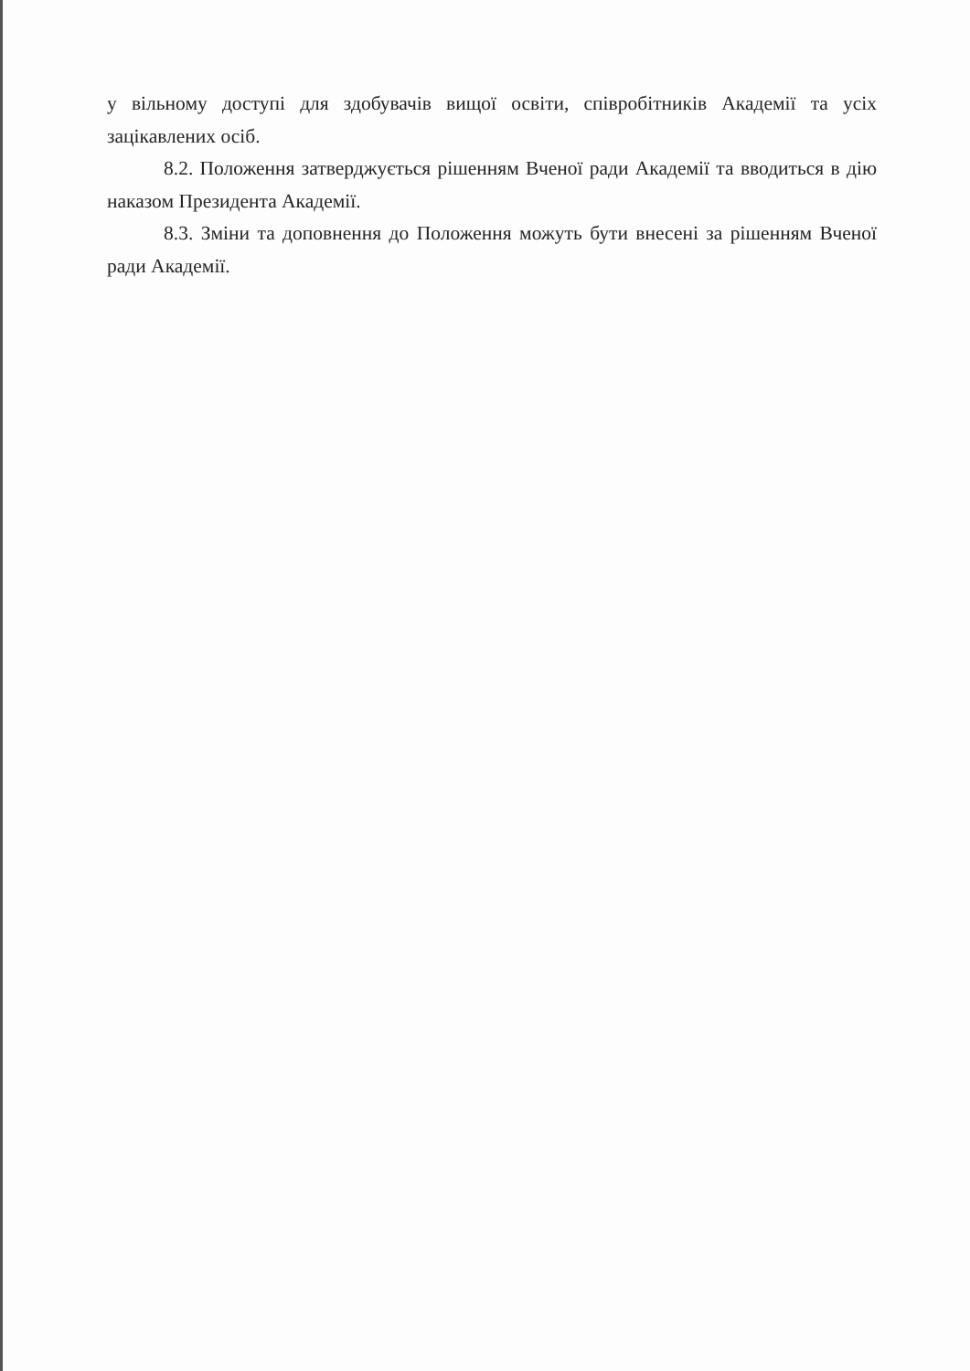у вільному доступі для здобувачів вищої освіти, співробітників Академії та усіх зацікавлених осіб.
8.2. Положення затверджується рішенням Вченої ради Академії та вводиться в дію наказом Президента Академії.
8.3. Зміни та доповнення до Положення можуть бути внесені за рішенням Вченої ради Академії.